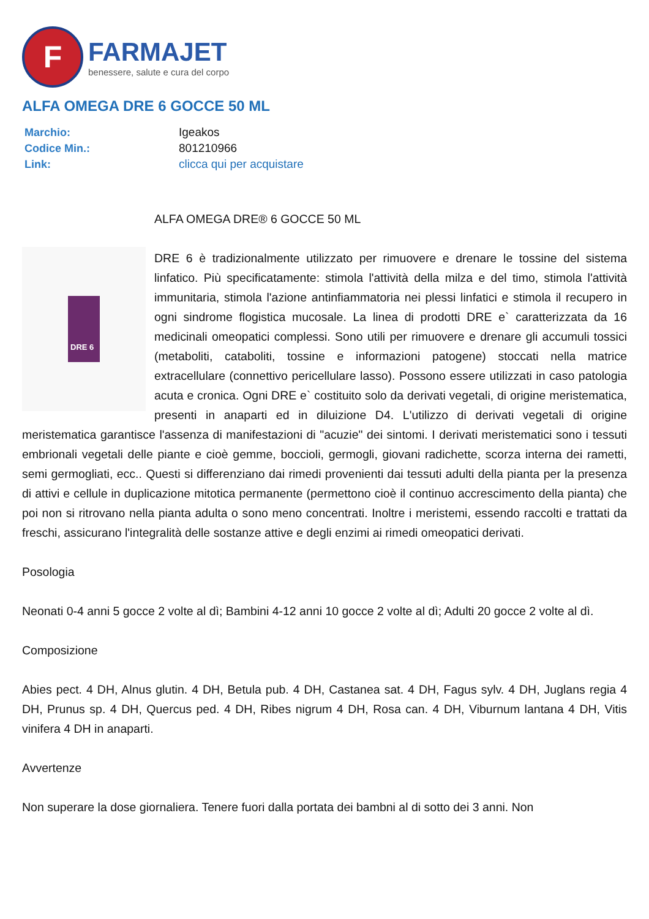F
FARMAJET
benessere, salute e cura del corpo
ALFA OMEGA DRE 6 GOCCE 50 ML
| Marchio: | Igeakos |
| Codice Min.: | 801210966 |
| Link: | clicca qui per acquistare |
ALFA OMEGA DRE® 6 GOCCE 50 ML
DRE 6
DRE 6 è tradizionalmente utilizzato per rimuovere e drenare le tossine del sistema linfatico. Più specificatamente: stimola l'attività della milza e del timo, stimola l'attività immunitaria, stimola l'azione antinfiammatoria nei plessi linfatici e stimola il recupero in ogni sindrome flogistica mucosale. La linea di prodotti DRE e` caratterizzata da 16 medicinali omeopatici complessi. Sono utili per rimuovere e drenare gli accumuli tossici (metaboliti, cataboliti, tossine e informazioni patogene) stoccati nella matrice extracellulare (connettivo pericellulare lasso). Possono essere utilizzati in caso patologia acuta e cronica. Ogni DRE e` costituito solo da derivati vegetali, di origine meristematica, presenti in anaparti ed in diluizione D4. L'utilizzo di derivati vegetali di origine meristematica garantisce l'assenza di manifestazioni di "acuzie" dei sintomi. I derivati meristematici sono i tessuti embrionali vegetali delle piante e cioè gemme, boccioli, germogli, giovani radichette, scorza interna dei rametti, semi germogliati, ecc.. Questi si differenziano dai rimedi provenienti dai tessuti adulti della pianta per la presenza di attivi e cellule in duplicazione mitotica permanente (permettono cioè il continuo accrescimento della pianta) che poi non si ritrovano nella pianta adulta o sono meno concentrati. Inoltre i meristemi, essendo raccolti e trattati da freschi, assicurano l'integralità delle sostanze attive e degli enzimi ai rimedi omeopatici derivati.
Posologia
Neonati 0-4 anni 5 gocce 2 volte al dì; Bambini 4-12 anni 10 gocce 2 volte al dì; Adulti 20 gocce 2 volte al dì.
Composizione
Abies pect. 4 DH, Alnus glutin. 4 DH, Betula pub. 4 DH, Castanea sat. 4 DH, Fagus sylv. 4 DH, Juglans regia 4 DH, Prunus sp. 4 DH, Quercus ped. 4 DH, Ribes nigrum 4 DH, Rosa can. 4 DH, Viburnum lantana 4 DH, Vitis vinifera 4 DH in anaparti.
Avvertenze
Non superare la dose giornaliera. Tenere fuori dalla portata dei bambni al di sotto dei 3 anni. Non